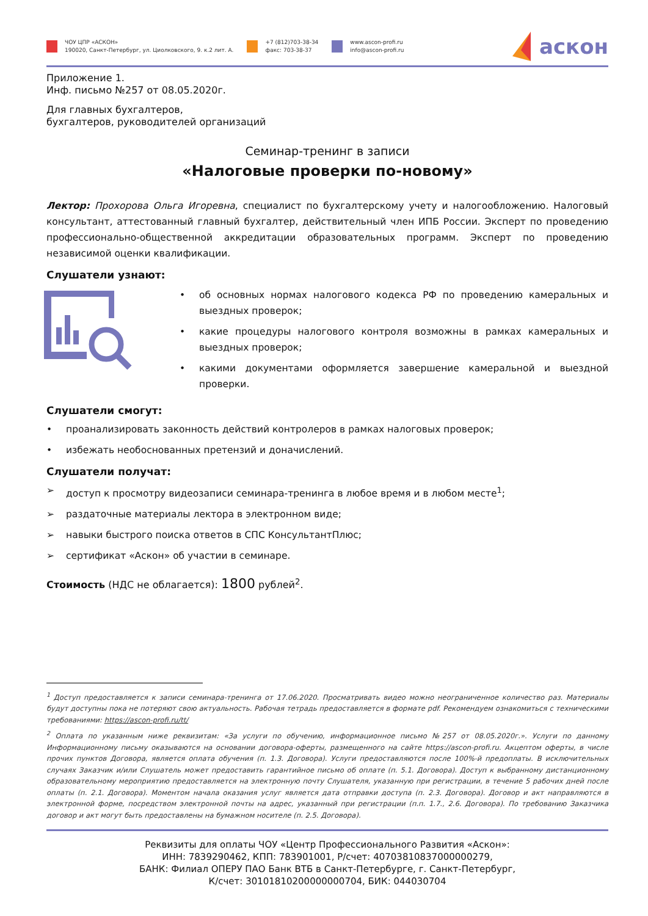ЧОУ ЦПР «АСКОН»
190020, Санкт-Петербург, ул. Циолковского, 9. к.2 лит. А.
+7 (812)703-38-34
факс: 703-38-37
www.ascon-profi.ru
info@ascon-profi.ru
аскон
Приложение 1.
Инф. письмо №257 от 08.05.2020г.
Для главных бухгалтеров,
бухгалтеров, руководителей организаций
Семинар-тренинг в записи
«Налоговые проверки по-новому»
Лектор: Прохорова Ольга Игоревна, специалист по бухгалтерскому учету и налогообложению. Налоговый консультант, аттестованный главный бухгалтер, действительный член ИПБ России. Эксперт по проведению профессионально-общественной аккредитации образовательных программ. Эксперт по проведению независимой оценки квалификации.
Слушатели узнают:
• об основных нормах налогового кодекса РФ по проведению камеральных и выездных проверок;
• какие процедуры налогового контроля возможны в рамках камеральных и выездных проверок;
• какими документами оформляется завершение камеральной и выездной проверки.
Слушатели смогут:
• проанализировать законность действий контролеров в рамках налоговых проверок;
• избежать необоснованных претензий и доначислений.
Слушатели получат:
➢ доступ к просмотру видеозаписи семинара-тренинга в любое время и в любом месте<sup>1</sup>;
➢ раздаточные материалы лектора в электронном виде;
➢ навыки быстрого поиска ответов в СПС КонсультантПлюс;
➢ сертификат «Аскон» об участии в семинаре.
Стоимость (НДС не облагается): 1800 рублей<sup>2</sup>.
<sup>1</sup> Доступ предоставляется к записи семинара-тренинга от 17.06.2020. Просматривать видео можно неограниченное количество раз. Материалы будут доступны пока не потеряют свою актуальность. Рабочая тетрадь предоставляется в формате pdf. Рекомендуем ознакомиться с техническими требованиями: https://ascon-profi.ru/tt/
<sup>2</sup> Оплата по указанным ниже реквизитам: «За услуги по обучению, информационное письмо №257 от 08.05.2020г.». Услуги по данному Информационному письму оказываются на основании договора-оферты, размещенного на сайте https://ascon-profi.ru. Акцептом оферты, в числе прочих пунктов Договора, является оплата обучения (п. 1.3. Договора). Услуги предоставляются после 100%-й предоплаты. В исключительных случаях Заказчик и/или Слушатель может предоставить гарантийное письмо об оплате (п. 5.1. Договора). Доступ к выбранному дистанционному образовательному мероприятию предоставляется на электронную почту Слушателя, указанную при регистрации, в течение 5 рабочих дней после оплаты (п. 2.1. Договора). Моментом начала оказания услуг является дата отправки доступа (п. 2.3. Договора). Договор и акт направляются в электронной форме, посредством электронной почты на адрес, указанный при регистрации (п.п. 1.7., 2.6. Договора). По требованию Заказчика договор и акт могут быть предоставлены на бумажном носителе (п. 2.5. Договора).
Реквизиты для оплаты ЧОУ «Центр Профессионального Развития «Аскон»:
ИНН: 7839290462, КПП: 783901001, Р/счет: 40703810837000000279,
БАНК: Филиал ОПЕРУ ПАО Банк ВТБ в Санкт-Петербурге, г. Санкт-Петербург,
К/счет: 30101810200000000704, БИК: 044030704